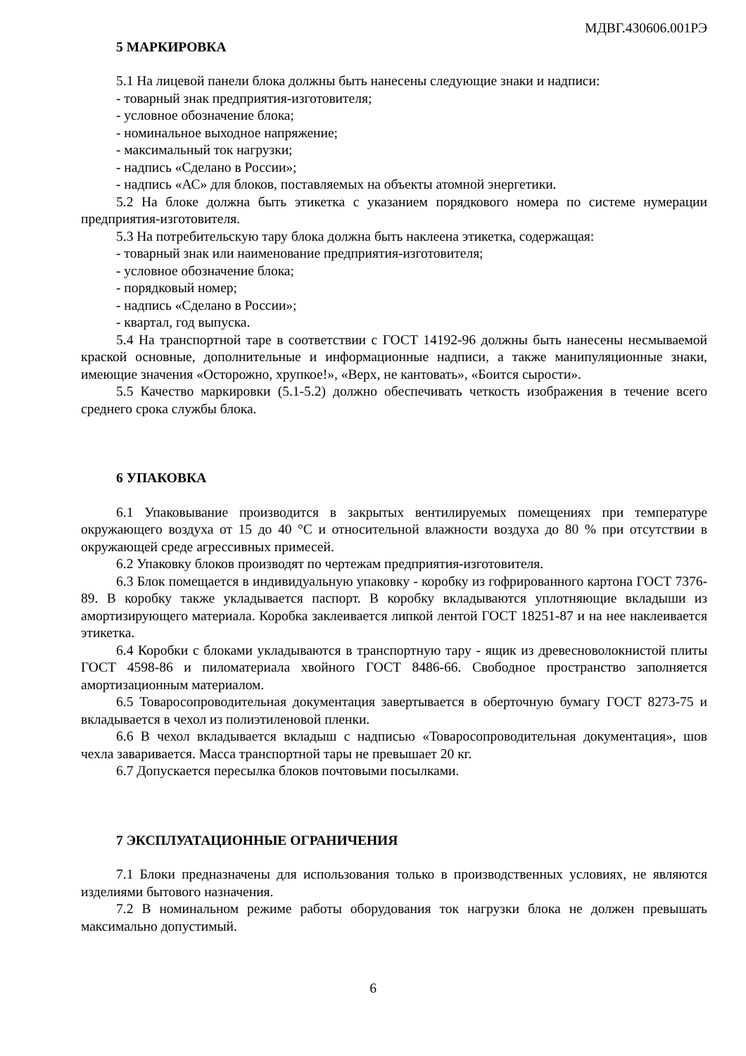МДВГ.430606.001РЭ
5 МАРКИРОВКА
5.1 На лицевой панели блока должны быть нанесены следующие знаки и надписи:
- товарный знак предприятия-изготовителя;
- условное обозначение блока;
- номинальное выходное напряжение;
- максимальный ток нагрузки;
- надпись «Сделано в России»;
- надпись «АС» для блоков, поставляемых на объекты атомной энергетики.
5.2 На блоке должна быть этикетка с указанием порядкового номера по системе нумерации предприятия-изготовителя.
5.3 На потребительскую тару блока должна быть наклеена этикетка, содержащая:
- товарный знак или наименование предприятия-изготовителя;
- условное обозначение блока;
- порядковый номер;
- надпись «Сделано в России»;
- квартал, год выпуска.
5.4 На транспортной таре в соответствии с ГОСТ 14192-96 должны быть нанесены несмываемой краской основные, дополнительные и информационные надписи, а также манипуляционные знаки, имеющие значения «Осторожно, хрупкое!», «Верх, не кантовать», «Боится сырости».
5.5 Качество маркировки (5.1-5.2) должно обеспечивать четкость изображения в течение всего среднего срока службы блока.
6 УПАКОВКА
6.1 Упаковывание производится в закрытых вентилируемых помещениях при температуре окружающего воздуха от 15 до 40 °С и относительной влажности воздуха до 80 % при отсутствии в окружающей среде агрессивных примесей.
6.2 Упаковку блоков производят по чертежам предприятия-изготовителя.
6.3 Блок помещается в индивидуальную упаковку - коробку из гофрированного картона ГОСТ 7376-89. В коробку также укладывается паспорт. В коробку вкладываются уплотняющие вкладыши из амортизирующего материала. Коробка заклеивается липкой лентой ГОСТ 18251-87 и на нее наклеивается этикетка.
6.4 Коробки с блоками укладываются в транспортную тару - ящик из древесноволокнистой плиты ГОСТ 4598-86 и пиломатериала хвойного ГОСТ 8486-66. Свободное пространство заполняется амортизационным материалом.
6.5 Товаросопроводительная документация завертывается в оберточную бумагу ГОСТ 8273-75 и вкладывается в чехол из полиэтиленовой пленки.
6.6 В чехол вкладывается вкладыш с надписью «Товаросопроводительная документация», шов чехла заваривается. Масса транспортной тары не превышает 20 кг.
6.7 Допускается пересылка блоков почтовыми посылками.
7 ЭКСПЛУАТАЦИОННЫЕ ОГРАНИЧЕНИЯ
7.1 Блоки предназначены для использования только в производственных условиях, не являются изделиями бытового назначения.
7.2 В номинальном режиме работы оборудования ток нагрузки блока не должен превышать максимально допустимый.
6